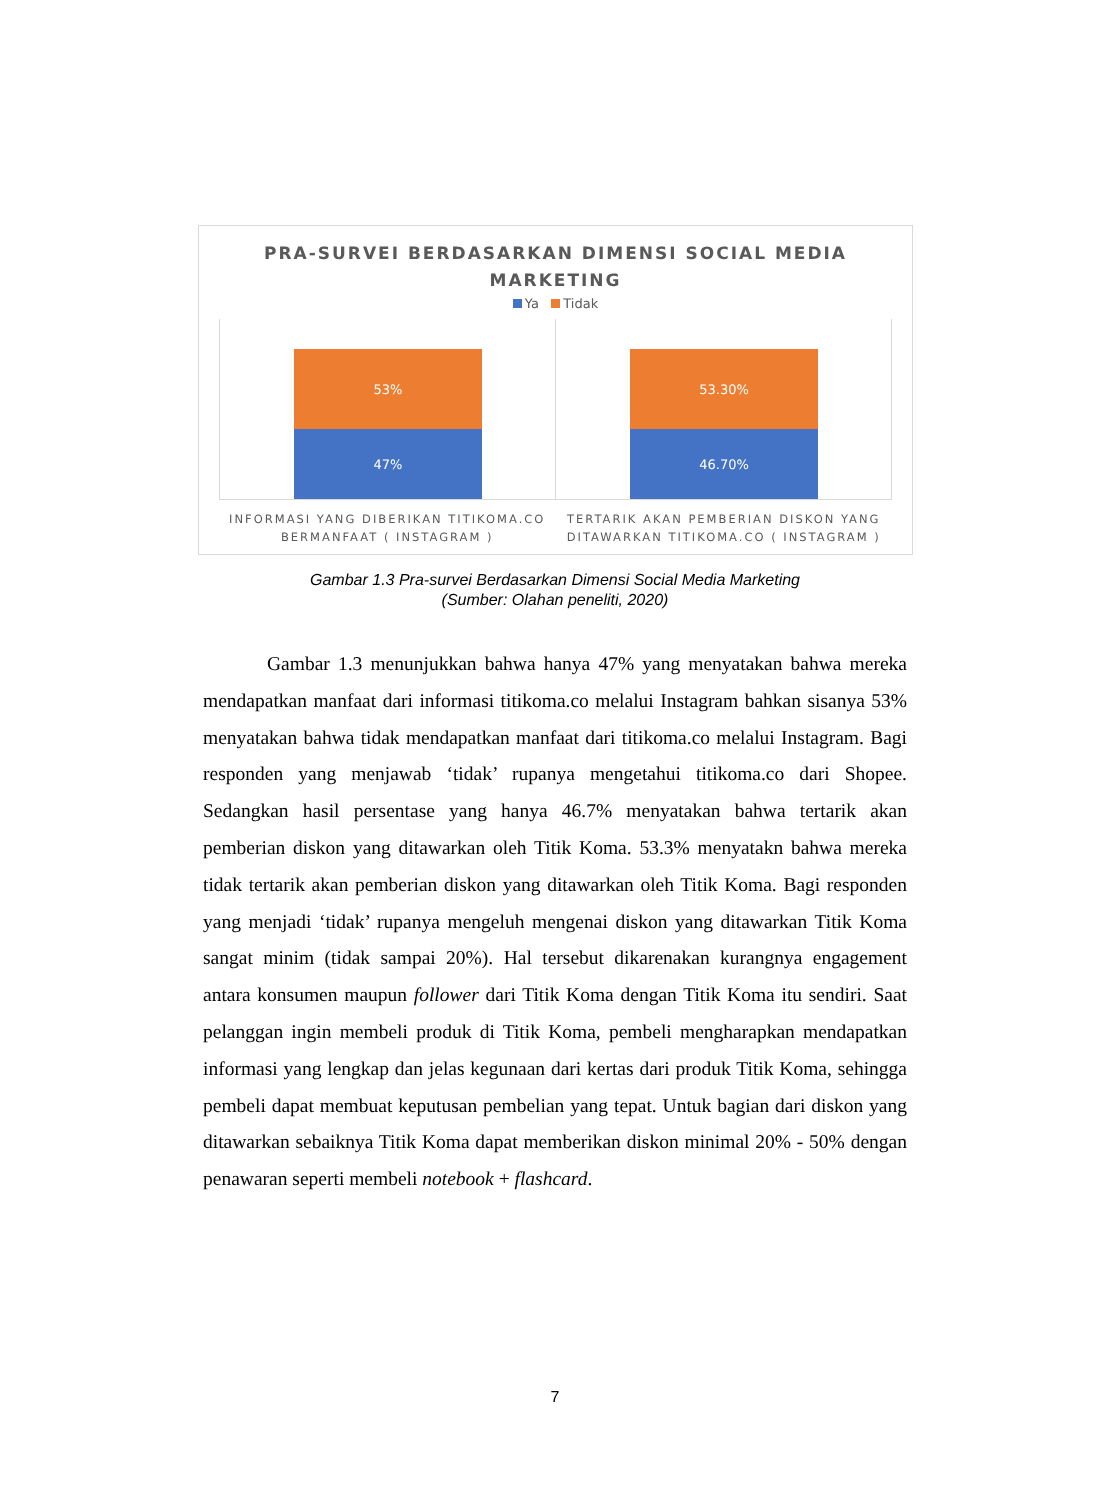PRA-SURVEI BERDASARKAN DIMENSI SOCIAL MEDIA
MARKETING
Ya Tidak
53%
47%
53.30%
46.70%
INFORMASI YANG DIBERIKAN TITIKOMA.CO BERMANFAAT ( INSTAGRAM )
TERTARIK AKAN PEMBERIAN DISKON YANG DITAWARKAN TITIKOMA.CO ( INSTAGRAM )
Gambar 1.3 Pra-survei Berdasarkan Dimensi Social Media Marketing
(Sumber: Olahan peneliti, 2020)
Gambar 1.3 menunjukkan bahwa hanya 47% yang menyatakan bahwa mereka mendapatkan manfaat dari informasi titikoma.co melalui Instagram bahkan sisanya 53% menyatakan bahwa tidak mendapatkan manfaat dari titikoma.co melalui Instagram. Bagi responden yang menjawab ‘tidak’ rupanya mengetahui titikoma.co dari Shopee. Sedangkan hasil persentase yang hanya 46.7% menyatakan bahwa tertarik akan pemberian diskon yang ditawarkan oleh Titik Koma. 53.3% menyatakn bahwa mereka tidak tertarik akan pemberian diskon yang ditawarkan oleh Titik Koma. Bagi responden yang menjadi ‘tidak’ rupanya mengeluh mengenai diskon yang ditawarkan Titik Koma sangat minim (tidak sampai 20%). Hal tersebut dikarenakan kurangnya engagement antara konsumen maupun follower dari Titik Koma dengan Titik Koma itu sendiri. Saat pelanggan ingin membeli produk di Titik Koma, pembeli mengharapkan mendapatkan informasi yang lengkap dan jelas kegunaan dari kertas dari produk Titik Koma, sehingga pembeli dapat membuat keputusan pembelian yang tepat. Untuk bagian dari diskon yang ditawarkan sebaiknya Titik Koma dapat memberikan diskon minimal 20% - 50% dengan penawaran seperti membeli notebook + flashcard.
7